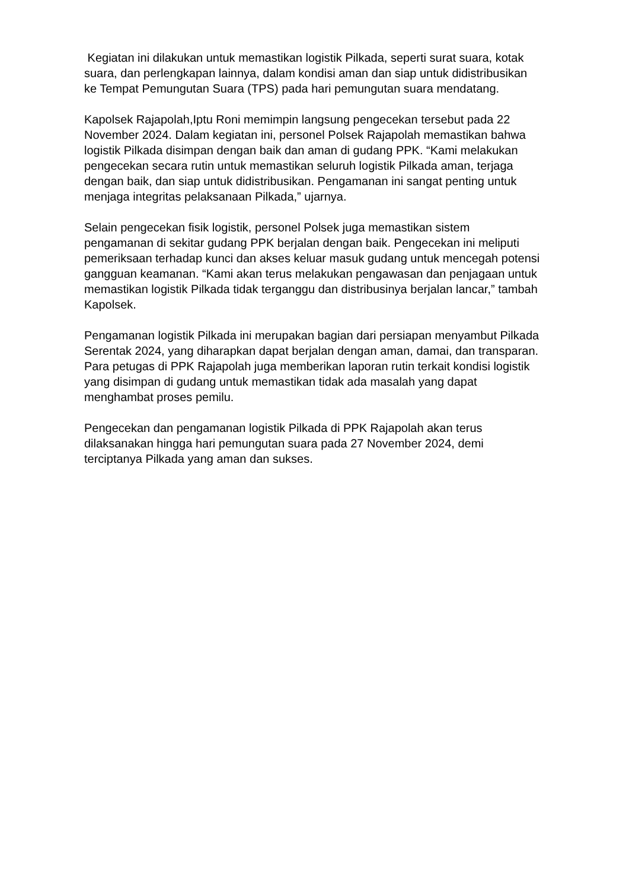Kegiatan ini dilakukan untuk memastikan logistik Pilkada, seperti surat suara, kotak suara, dan perlengkapan lainnya, dalam kondisi aman dan siap untuk didistribusikan ke Tempat Pemungutan Suara (TPS) pada hari pemungutan suara mendatang.
Kapolsek Rajapolah,Iptu Roni memimpin langsung pengecekan tersebut pada 22 November 2024. Dalam kegiatan ini, personel Polsek Rajapolah memastikan bahwa logistik Pilkada disimpan dengan baik dan aman di gudang PPK. “Kami melakukan pengecekan secara rutin untuk memastikan seluruh logistik Pilkada aman, terjaga dengan baik, dan siap untuk didistribusikan. Pengamanan ini sangat penting untuk menjaga integritas pelaksanaan Pilkada,” ujarnya.
Selain pengecekan fisik logistik, personel Polsek juga memastikan sistem pengamanan di sekitar gudang PPK berjalan dengan baik. Pengecekan ini meliputi pemeriksaan terhadap kunci dan akses keluar masuk gudang untuk mencegah potensi gangguan keamanan. “Kami akan terus melakukan pengawasan dan penjagaan untuk memastikan logistik Pilkada tidak terganggu dan distribusinya berjalan lancar,” tambah Kapolsek.
Pengamanan logistik Pilkada ini merupakan bagian dari persiapan menyambut Pilkada Serentak 2024, yang diharapkan dapat berjalan dengan aman, damai, dan transparan. Para petugas di PPK Rajapolah juga memberikan laporan rutin terkait kondisi logistik yang disimpan di gudang untuk memastikan tidak ada masalah yang dapat menghambat proses pemilu.
Pengecekan dan pengamanan logistik Pilkada di PPK Rajapolah akan terus dilaksanakan hingga hari pemungutan suara pada 27 November 2024, demi terciptanya Pilkada yang aman dan sukses.